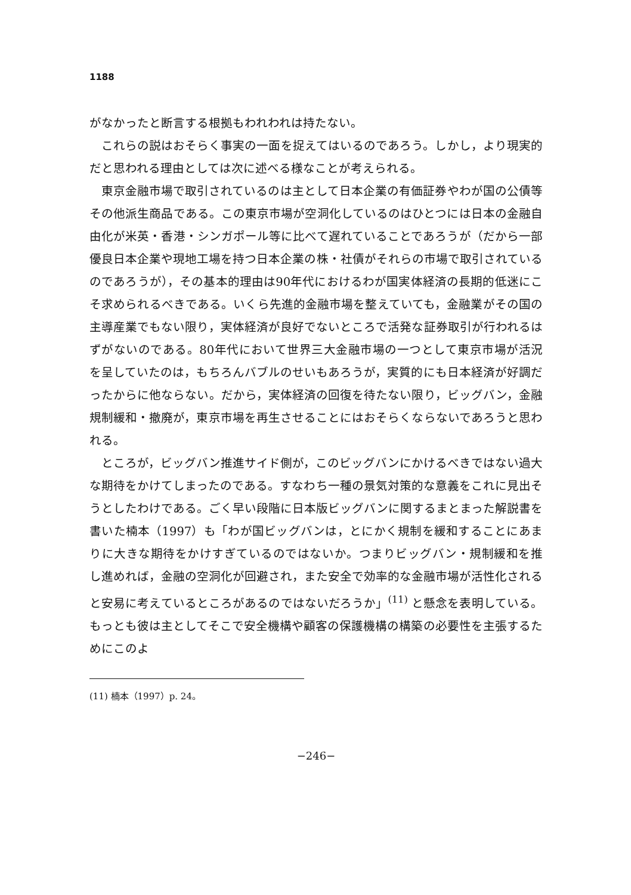1188
がなかったと断言する根拠もわれわれは持たない。
これらの説はおそらく事実の一面を捉えてはいるのであろう。しかし，より現実的だと思われる理由としては次に述べる様なことが考えられる。
東京金融市場で取引されているのは主として日本企業の有価証券やわが国の公債等その他派生商品である。この東京市場が空洞化しているのはひとつには日本の金融自由化が米英・香港・シンガポール等に比べて遅れていることであろうが（だから一部優良日本企業や現地工場を持つ日本企業の株・社債がそれらの市場で取引されているのであろうが），その基本的理由は90年代におけるわが国実体経済の長期的低迷にこそ求められるべきである。いくら先進的金融市場を整えていても，金融業がその国の主導産業でもない限り，実体経済が良好でないところで活発な証券取引が行われるはずがないのである。80年代において世界三大金融市場の一つとして東京市場が活況を呈していたのは，もちろんバブルのせいもあろうが，実質的にも日本経済が好調だったからに他ならない。だから，実体経済の回復を待たない限り，ビッグバン，金融規制緩和・撤廃が，東京市場を再生させることにはおそらくならないであろうと思われる。
ところが，ビッグバン推進サイド側が，このビッグバンにかけるべきではない過大な期待をかけてしまったのである。すなわち一種の景気対策的な意義をこれに見出そうとしたわけである。ごく早い段階に日本版ビッグバンに関するまとまった解説書を書いた楠本（1997）も「わが国ビッグバンは，とにかく規制を緩和することにあまりに大きな期待をかけすぎているのではないか。つまりビッグバン・規制緩和を推し進めれば，金融の空洞化が回避され，また安全で効率的な金融市場が活性化されると安易に考えているところがあるのではないだろうか」<sup>(11)</sup> と懸念を表明している。もっとも彼は主としてそこで安全機構や顧客の保護機構の構築の必要性を主張するためにこのよ
(11) 楠本（1997）p. 24。
−246−